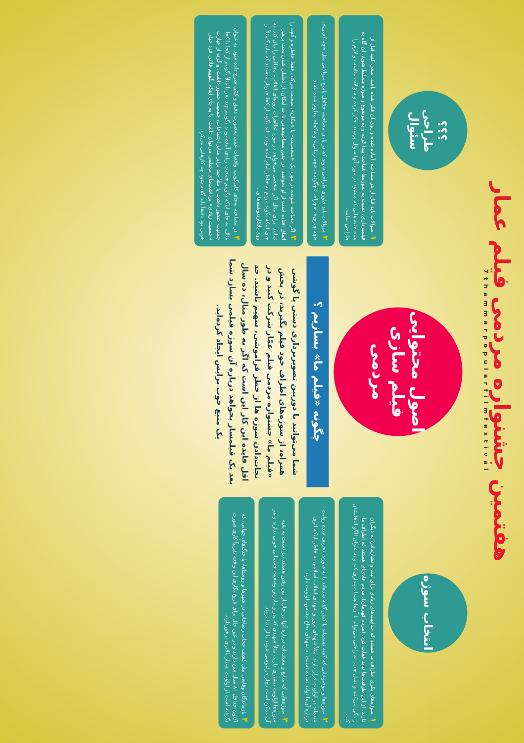هفتمین جشنواره مردمی فیلم عمار
7thammarpopularfilmfestival
انتخاب سوژه
۱سوژه‌های بکری اطراف ما هستند که جذابیت‌های زیادی برای ثبت و نشان‌دادن به دیگران دارند. از این ظرفیت‌ها نباید غفلت کرد. (مردم قهرمان)، مردم عادی‌ای هستند که اطراف ما زندگی می‌کنند و نسل جدید به راحتی می‌تواند با آن‌ها همذات‌پنداری کند و به عنوان الگو انتخابشان کند.
۲سوژه‌ها و موضوعاتی که گفته نشده‌اند یا کمتر گفته شده‌اند یا به صورت تحریف شده روایت شده‌اند در اولویت قرار دارند. مثلاً شهدای ترور و شهدای انقلاب اسلامی به خاطر اینکه اثری درباره آن‌ها تولید نشده نسبت به شهدای دفاع مقدس، اولویت دارند.
۳سوژه‌هایی که منابع و مستندات درباره آنها در حال از بین رفتن هستند نیز نسبت به بقیه سوژه‌ها اولویت بیشتری دارند. مثلاً شهیدی که پدر و مادرش وضعیت جسمانی خوبی ندارند و هر آن ممکن است دچار فراموشی شوند یا از دنیا بروند.
۴بازماندگان وقایعی مثل کشف حجاب رضاخانی در شهرها و روستاها، یا جنگ‌های جهانی، که اکنون حداقل ۸۰ سال سن دارند و در عین حال برای تاریخ نگاری این واقعه تقریباً کاری صورت نگرفته است از اولویت بسیار بالاتری برخوردارند.
اصول محتوایی فیلم سازی مردمی
چگونه «فیلم ما» بسازیم ؟
شما می‌توانید با دوربین تصویربرداری دستی یا گوشی همراه، از سوژه‌های اطراف خود فیلم بگیرید، در بخش «فیلم ما» جشنواره مردمی فیلم عمّار شرکت کنید و در نجات‌دادن سوژه ها از خطر فراموشی، سهیم باشید. حد اقل فایده این کار این است که اگر به طور مثال، ده سال بعد یک فیلمساز بخواهد درباره آن سوژه فیلمی بسازد شما یک منبع خوب برایش ایجاد کرده‌اید.
؟؟؟
طراحی سئوال
۱سوالات باید قبل از هر مصاحبه، آماده شده و روی آن فکر شده باشد. سعی کنید قبل از فیلمبرداری، نسبت به سوژه‌ها شناخت پیدا کرده و به موضوع و سوژه مسلط شوید. آن گاه به همه جنبه هایی که میشود در مورد آنها سوال پرسید، فکر کرده و سؤالات مناسب و لازم را طراحی نمایید.
۲سوالات باید طوری طراحی شوند که در پایان مصاحبه، حدّاقل پاسخ سوالاتی مثل «چه کسی»، «چه چیزی»، «چرا»، «چگونه»، «چه زمانی» و «کجا» معلوم شده باشد.
۳اگر مصاحبه شونده در مورد یک «شخصیت» یا «مکان»، صحبت می‌کند، فقط خاطره و آنچه را اتفاق افتاده است از او بخواهید. در چنین مصاحبه‌هایی تا حد امکان، از تحلیلی شدن بحث پرهیز نمایید. برای مثال اگر شخصی می‌خواهد در مورد تظاهرات روزهای انقلاب، مطالبی را بیان کند، به جای اینکه بگوید مردم به خاطر امام آمده بودند باید بگوید از کجا خبردار میشدند که بیایند؟ مثلاً از روی پلاکاردنوشته‌ها و...
۴در مصاحبه به‌جای کلی‌گویی، واقعیات عینی به‌صورت دقیق و کمّی شرح داده شود. به عنوان مثال، به جای اینکه بگوییم جمعیت زیادی آمده بودند بگوییم چند نفر یا مثلاً بگوییم از کجا تا کجا جمعیت حضور داشت یا مثلاً چند برابر سایر اجتماعات، جمعیت حضور داشت. و گرنه از عبارت «جمعیت زیادی» برداشت‌های مختلفی می‌توان داشت. یا به جای اینکه بگوییم فلانی فرد خیلی خوبی بود دقیقاً باید گفته شود چه کارهایی می‌کرد.